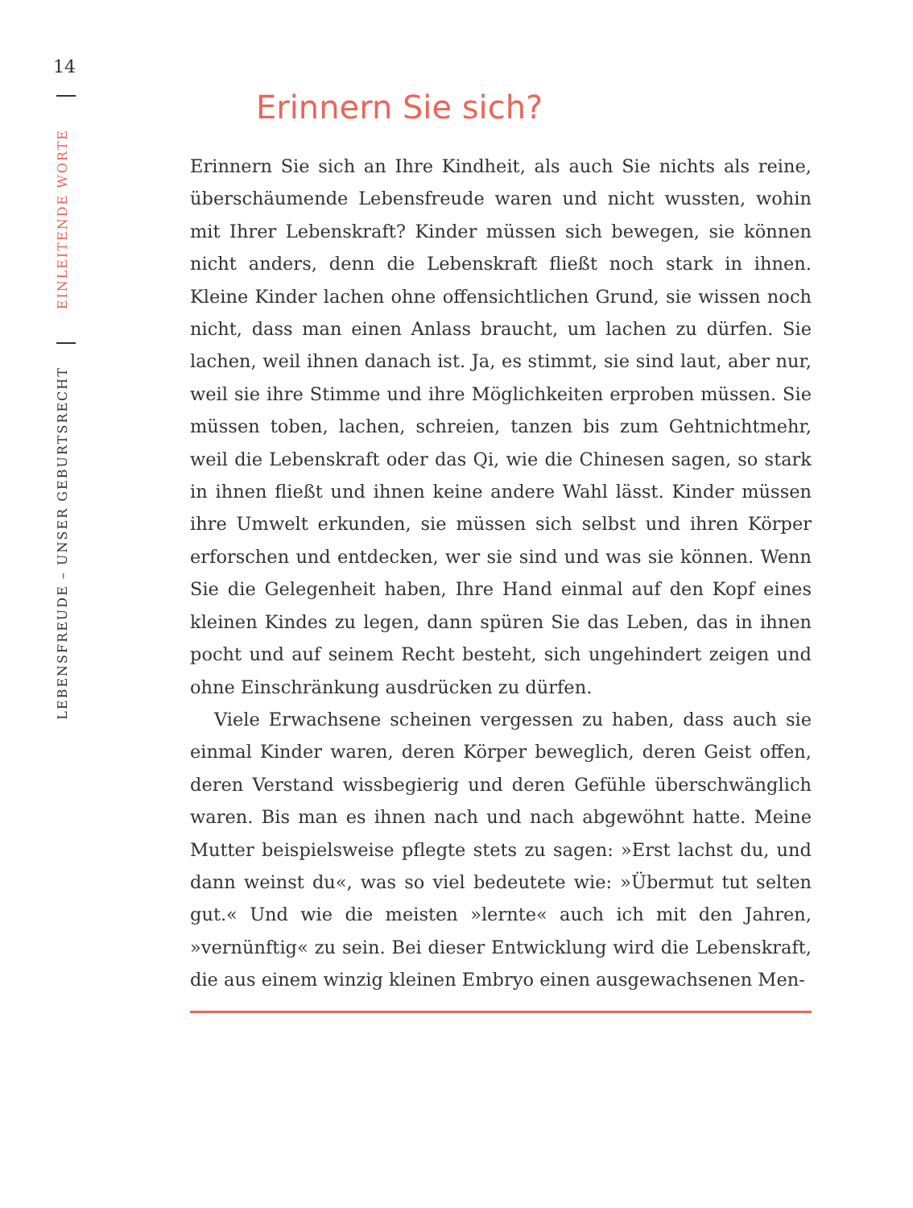14
EINLEITENDE WORTE
LEBENSFREUDE – UNSER GEBURTSRECHT
Erinnern Sie sich?
Erinnern Sie sich an Ihre Kindheit, als auch Sie nichts als reine, überschäumende Lebensfreude waren und nicht wussten, wohin mit Ihrer Lebenskraft? Kinder müssen sich bewegen, sie können nicht anders, denn die Lebenskraft fließt noch stark in ihnen. Kleine Kinder lachen ohne offensichtlichen Grund, sie wissen noch nicht, dass man einen Anlass braucht, um lachen zu dürfen. Sie lachen, weil ihnen danach ist. Ja, es stimmt, sie sind laut, aber nur, weil sie ihre Stimme und ihre Möglichkeiten erproben müssen. Sie müssen toben, lachen, schreien, tanzen bis zum Gehtnichtmehr, weil die Lebenskraft oder das Qi, wie die Chinesen sagen, so stark in ihnen fließt und ihnen keine andere Wahl lässt. Kinder müssen ihre Umwelt erkunden, sie müssen sich selbst und ihren Körper erforschen und entdecken, wer sie sind und was sie können. Wenn Sie die Gelegenheit haben, Ihre Hand einmal auf den Kopf eines kleinen Kindes zu legen, dann spüren Sie das Leben, das in ihnen pocht und auf seinem Recht besteht, sich ungehindert zeigen und ohne Einschränkung ausdrücken zu dürfen.
Viele Erwachsene scheinen vergessen zu haben, dass auch sie einmal Kinder waren, deren Körper beweglich, deren Geist offen, deren Verstand wissbegierig und deren Gefühle überschwänglich waren. Bis man es ihnen nach und nach abgewöhnt hatte. Meine Mutter beispielsweise pflegte stets zu sagen: »Erst lachst du, und dann weinst du«, was so viel bedeutete wie: »Übermut tut selten gut.« Und wie die meisten »lernte« auch ich mit den Jahren, »vernünftig« zu sein. Bei dieser Entwicklung wird die Lebenskraft, die aus einem winzig kleinen Embryo einen ausgewachsenen Men-